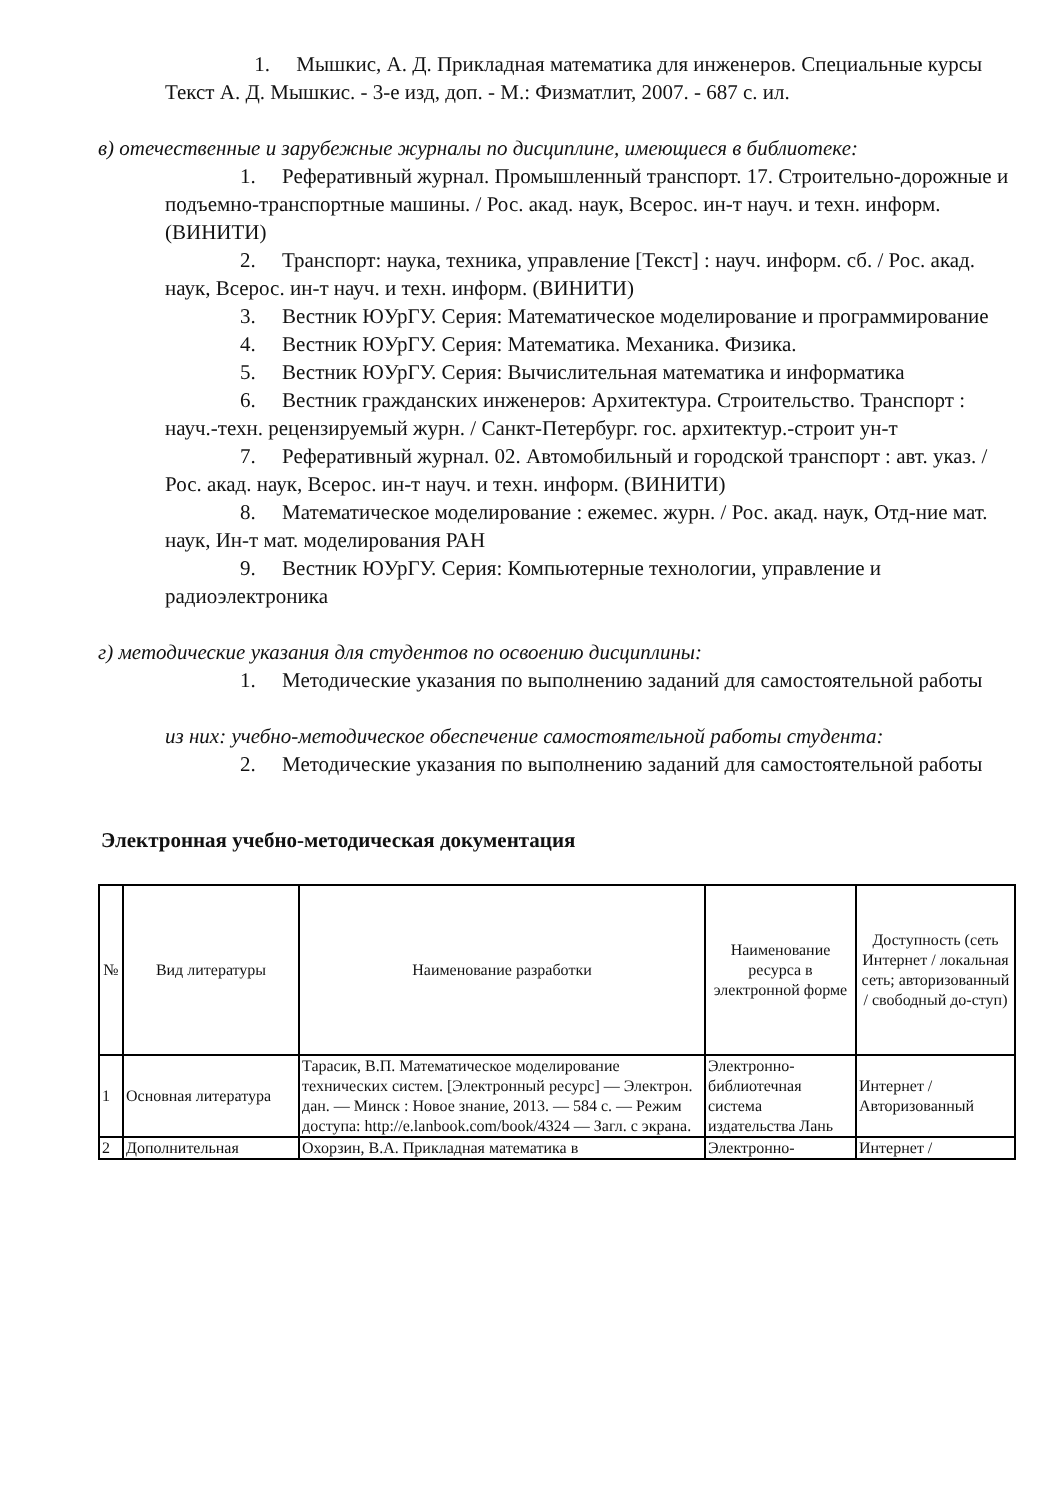1. Мышкис, А. Д. Прикладная математика для инженеров. Специальные курсы Текст А. Д. Мышкис. - 3-е изд, доп. - М.: Физматлит, 2007. - 687 с. ил.
в) отечественные и зарубежные журналы по дисциплине, имеющиеся в библиотеке:
1. Реферативный журнал. Промышленный транспорт. 17. Строительно-дорожные и подъемно-транспортные машины. / Рос. акад. наук, Всерос. ин-т науч. и техн. информ. (ВИНИТИ)
2. Транспорт: наука, техника, управление [Текст] : науч. информ. сб. / Рос. акад. наук, Всерос. ин-т науч. и техн. информ. (ВИНИТИ)
3. Вестник ЮУрГУ. Серия: Математическое моделирование и программирование
4. Вестник ЮУрГУ. Серия: Математика. Механика. Физика.
5. Вестник ЮУрГУ. Серия: Вычислительная математика и информатика
6. Вестник гражданских инженеров: Архитектура. Строительство. Транспорт : науч.-техн. рецензируемый журн. / Санкт-Петербург. гос. архитектур.-строит ун-т
7. Реферативный журнал. 02. Автомобильный и городской транспорт : авт. указ. / Рос. акад. наук, Всерос. ин-т науч. и техн. информ. (ВИНИТИ)
8. Математическое моделирование : ежемес. журн. / Рос. акад. наук, Отд-ние мат. наук, Ин-т мат. моделирования РАН
9. Вестник ЮУрГУ. Серия: Компьютерные технологии, управление и радиоэлектроника
г) методические указания для студентов по освоению дисциплины:
1. Методические указания по выполнению заданий для самостоятельной работы
из них: учебно-методическое обеспечение самостоятельной работы студента:
2. Методические указания по выполнению заданий для самостоятельной работы
Электронная учебно-методическая документация
| № | Вид литературы | Наименование разработки | Наименование ресурса в электронной форме | Доступность (сеть Интернет / локальная сеть; авторизованный / свободный до-ступ) |
| --- | --- | --- | --- | --- |
| 1 | Основная литература | Тарасик, В.П. Математическое моделирование технических систем. [Электронный ресурс] — Электрон. дан. — Минск : Новое знание, 2013. — 584 с. — Режим доступа: http://e.lanbook.com/book/4324 — Загл. с экрана. | Электронно-библиотечная система издательства Лань | Интернет / Авторизованный |
| 2 | Дополнительная | Охорзин, В.А. Прикладная математика в | Электронно- | Интернет / |